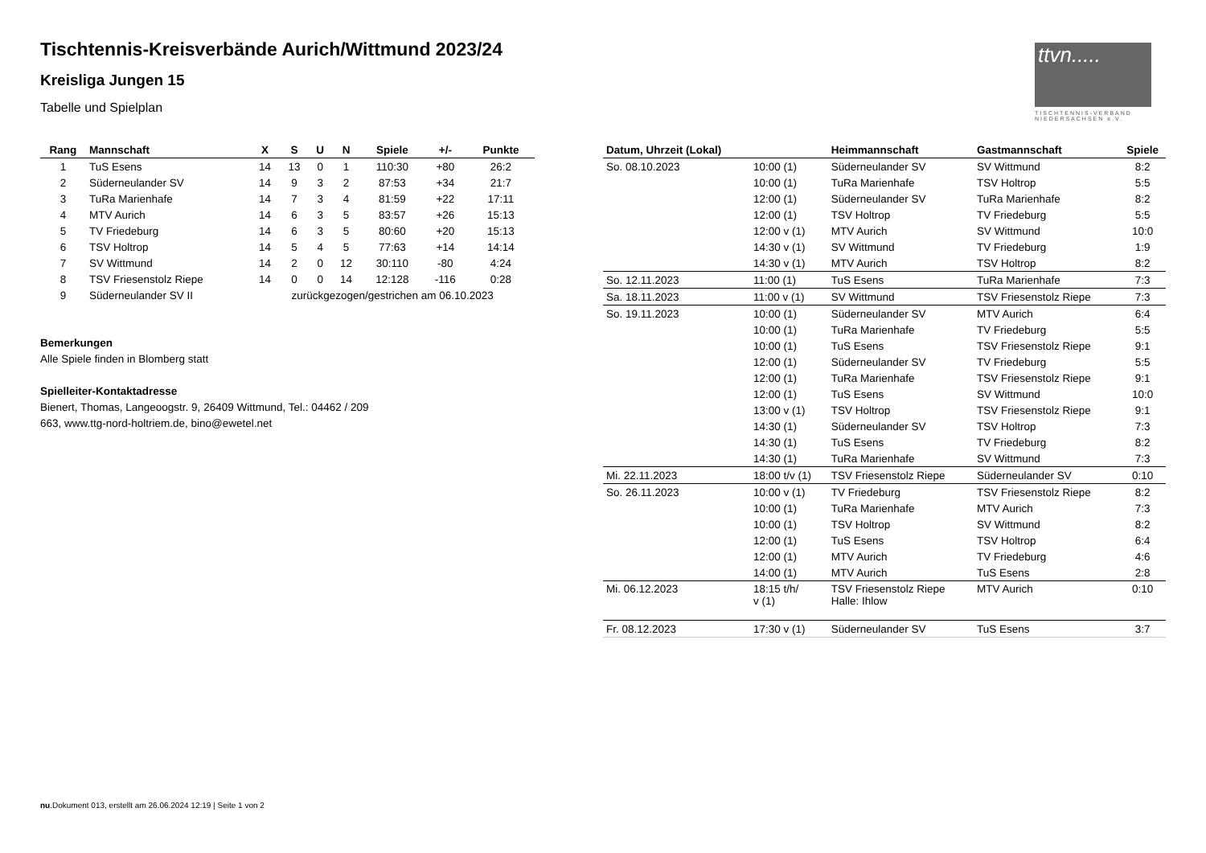Tischtennis-Kreisverbände Aurich/Wittmund 2023/24
Kreisliga Jungen 15
Tabelle und Spielplan
ttvn.....
TISCHTENNIS-VERBAND NIEDERSACHSEN e.V.
| Rang | Mannschaft | X | S | U | N | Spiele | +/- | Punkte |
| --- | --- | --- | --- | --- | --- | --- | --- | --- |
| 1 | TuS Esens | 14 | 13 | 0 | 1 | 110:30 | +80 | 26:2 |
| 2 | Süderneulander SV | 14 | 9 | 3 | 2 | 87:53 | +34 | 21:7 |
| 3 | TuRa Marienhafe | 14 | 7 | 3 | 4 | 81:59 | +22 | 17:11 |
| 4 | MTV Aurich | 14 | 6 | 3 | 5 | 83:57 | +26 | 15:13 |
| 5 | TV Friedeburg | 14 | 6 | 3 | 5 | 80:60 | +20 | 15:13 |
| 6 | TSV Holtrop | 14 | 5 | 4 | 5 | 77:63 | +14 | 14:14 |
| 7 | SV Wittmund | 14 | 2 | 0 | 12 | 30:110 | -80 | 4:24 |
| 8 | TSV Friesenstolz Riepe | 14 | 0 | 0 | 14 | 12:128 | -116 | 0:28 |
| 9 | Süderneulander SV II | zurückgezogen/gestrichen am 06.10.2023 | | | | | | |
Bemerkungen
Alle Spiele finden in Blomberg statt
Spielleiter-Kontaktadresse
Bienert, Thomas, Langeoogstr. 9, 26409 Wittmund, Tel.: 04462 / 209
663, www.ttg-nord-holtriem.de, bino@ewetel.net
| Datum, Uhrzeit (Lokal) | | Heimmannschaft | Gastmannschaft | Spiele |
| --- | --- | --- | --- | --- |
| So. 08.10.2023 | 10:00 (1) | Süderneulander SV | SV Wittmund | 8:2 |
| | 10:00 (1) | TuRa Marienhafe | TSV Holtrop | 5:5 |
| | 12:00 (1) | Süderneulander SV | TuRa Marienhafe | 8:2 |
| | 12:00 (1) | TSV Holtrop | TV Friedeburg | 5:5 |
| | 12:00 v (1) | MTV Aurich | SV Wittmund | 10:0 |
| | 14:30 v (1) | SV Wittmund | TV Friedeburg | 1:9 |
| | 14:30 v (1) | MTV Aurich | TSV Holtrop | 8:2 |
| So. 12.11.2023 | 11:00 (1) | TuS Esens | TuRa Marienhafe | 7:3 |
| Sa. 18.11.2023 | 11:00 v (1) | SV Wittmund | TSV Friesenstolz Riepe | 7:3 |
| So. 19.11.2023 | 10:00 (1) | Süderneulander SV | MTV Aurich | 6:4 |
| | 10:00 (1) | TuRa Marienhafe | TV Friedeburg | 5:5 |
| | 10:00 (1) | TuS Esens | TSV Friesenstolz Riepe | 9:1 |
| | 12:00 (1) | Süderneulander SV | TV Friedeburg | 5:5 |
| | 12:00 (1) | TuRa Marienhafe | TSV Friesenstolz Riepe | 9:1 |
| | 12:00 (1) | TuS Esens | SV Wittmund | 10:0 |
| | 13:00 v (1) | TSV Holtrop | TSV Friesenstolz Riepe | 9:1 |
| | 14:30 (1) | Süderneulander SV | TSV Holtrop | 7:3 |
| | 14:30 (1) | TuS Esens | TV Friedeburg | 8:2 |
| | 14:30 (1) | TuRa Marienhafe | SV Wittmund | 7:3 |
| Mi. 22.11.2023 | 18:00 t/v (1) | TSV Friesenstolz Riepe | Süderneulander SV | 0:10 |
| So. 26.11.2023 | 10:00 v (1) | TV Friedeburg | TSV Friesenstolz Riepe | 8:2 |
| | 10:00 (1) | TuRa Marienhafe | MTV Aurich | 7:3 |
| | 10:00 (1) | TSV Holtrop | SV Wittmund | 8:2 |
| | 12:00 (1) | TuS Esens | TSV Holtrop | 6:4 |
| | 12:00 (1) | MTV Aurich | TV Friedeburg | 4:6 |
| | 14:00 (1) | MTV Aurich | TuS Esens | 2:8 |
| Mi. 06.12.2023 | 18:15 t/h/ v (1) | TSV Friesenstolz Riepe Halle: Ihlow | MTV Aurich | 0:10 |
| Fr. 08.12.2023 | 17:30 v (1) | Süderneulander SV | TuS Esens | 3:7 |
nu.Dokument 013, erstellt am 26.06.2024 12:19 | Seite 1 von 2